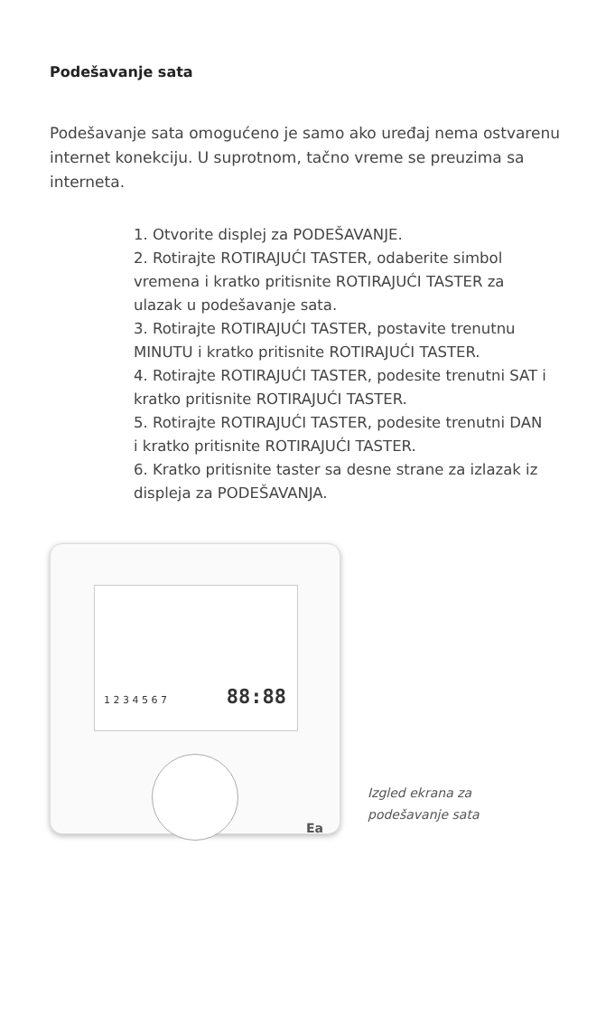Podešavanje sata
Podešavanje sata omogućeno je samo ako uređaj nema ostvarenu internet konekciju. U suprotnom, tačno vreme se preuzima sa interneta.
1. Otvorite displej za PODEŠAVANJE.
2. Rotirajte ROTIRAJUĆI TASTER, odaberite simbol vremena i kratko pritisnite ROTIRAJUĆI TASTER za ulazak u podešavanje sata.
3. Rotirajte ROTIRAJUĆI TASTER, postavite trenutnu MINUTU i kratko pritisnite ROTIRAJUĆI TASTER.
4. Rotirajte ROTIRAJUĆI TASTER, podesite trenutni SAT i kratko pritisnite ROTIRAJUĆI TASTER.
5. Rotirajte ROTIRAJUĆI TASTER, podesite trenutni DAN i kratko pritisnite ROTIRAJUĆI TASTER.
6. Kratko pritisnite taster sa desne strane za izlazak iz displeja za PODEŠAVANJA.
1 2 3 4 5 6 7 88:88
Ea
Izgled ekrana za
podešavanje sata